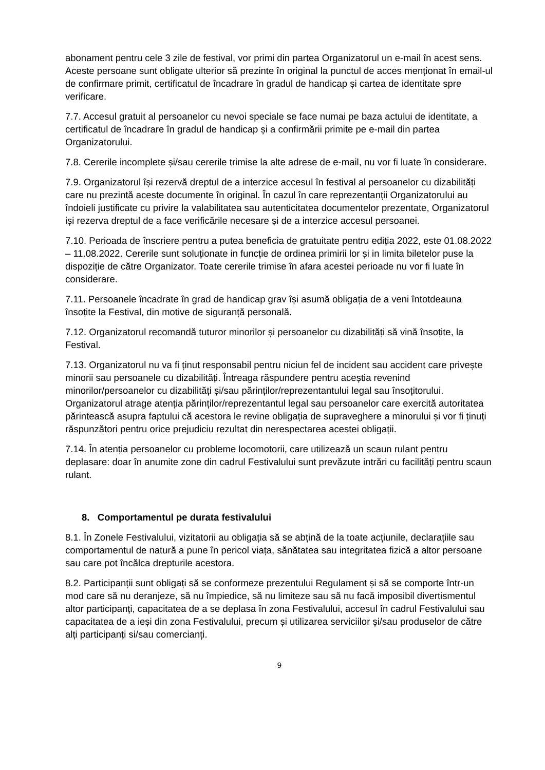abonament pentru cele 3 zile de festival, vor primi din partea Organizatorul un e-mail în acest sens. Aceste persoane sunt obligate ulterior să prezinte în original la punctul de acces menționat în email-ul de confirmare primit, certificatul de încadrare în gradul de handicap și cartea de identitate spre verificare.
7.7. Accesul gratuit al persoanelor cu nevoi speciale se face numai pe baza actului de identitate, a certificatul de încadrare în gradul de handicap și a confirmării primite pe e-mail din partea Organizatorului.
7.8. Cererile incomplete și/sau cererile trimise la alte adrese de e-mail, nu vor fi luate în considerare.
7.9. Organizatorul își rezervă dreptul de a interzice accesul în festival al persoanelor cu dizabilități care nu prezintă aceste documente în original. În cazul în care reprezentanții Organizatorului au îndoieli justificate cu privire la valabilitatea sau autenticitatea documentelor prezentate, Organizatorul iși rezerva dreptul de a face verificările necesare și de a interzice accesul persoanei.
7.10. Perioada de înscriere pentru a putea beneficia de gratuitate pentru ediția 2022, este 01.08.2022 – 11.08.2022. Cererile sunt soluționate in funcție de ordinea primirii lor și in limita biletelor puse la dispoziție de către Organizator. Toate cererile trimise în afara acestei perioade nu vor fi luate în considerare.
7.11. Persoanele încadrate în grad de handicap grav își asumă obligația de a veni întotdeauna însoțite la Festival, din motive de siguranță personală.
7.12. Organizatorul recomandă tuturor minorilor și persoanelor cu dizabilități să vină însoțite, la Festival.
7.13. Organizatorul nu va fi ținut responsabil pentru niciun fel de incident sau accident care privește minorii sau persoanele cu dizabilități. Întreaga răspundere pentru aceștia revenind minorilor/persoanelor cu dizabilități și/sau părinților/reprezentantului legal sau însoțitorului. Organizatorul atrage atenția părinților/reprezentantul legal sau persoanelor care exercită autoritatea părintească asupra faptului că acestora le revine obligația de supraveghere a minorului și vor fi ținuți răspunzători pentru orice prejudiciu rezultat din nerespectarea acestei obligații.
7.14. În atenția persoanelor cu probleme locomotorii, care utilizează un scaun rulant pentru deplasare: doar în anumite zone din cadrul Festivalului sunt prevăzute intrări cu facilități pentru scaun rulant.
8. Comportamentul pe durata festivalului
8.1. În Zonele Festivalului, vizitatorii au obligația să se abțină de la toate acțiunile, declarațiile sau comportamentul de natură a pune în pericol viața, sănătatea sau integritatea fizică a altor persoane sau care pot încălca drepturile acestora.
8.2. Participanții sunt obligați să se conformeze prezentului Regulament și să se comporte într-un mod care să nu deranjeze, să nu împiedice, să nu limiteze sau să nu facă imposibil divertismentul altor participanți, capacitatea de a se deplasa în zona Festivalului, accesul în cadrul Festivalului sau capacitatea de a ieși din zona Festivalului, precum și utilizarea serviciilor și/sau produselor de către alți participanți si/sau comercianți.
9